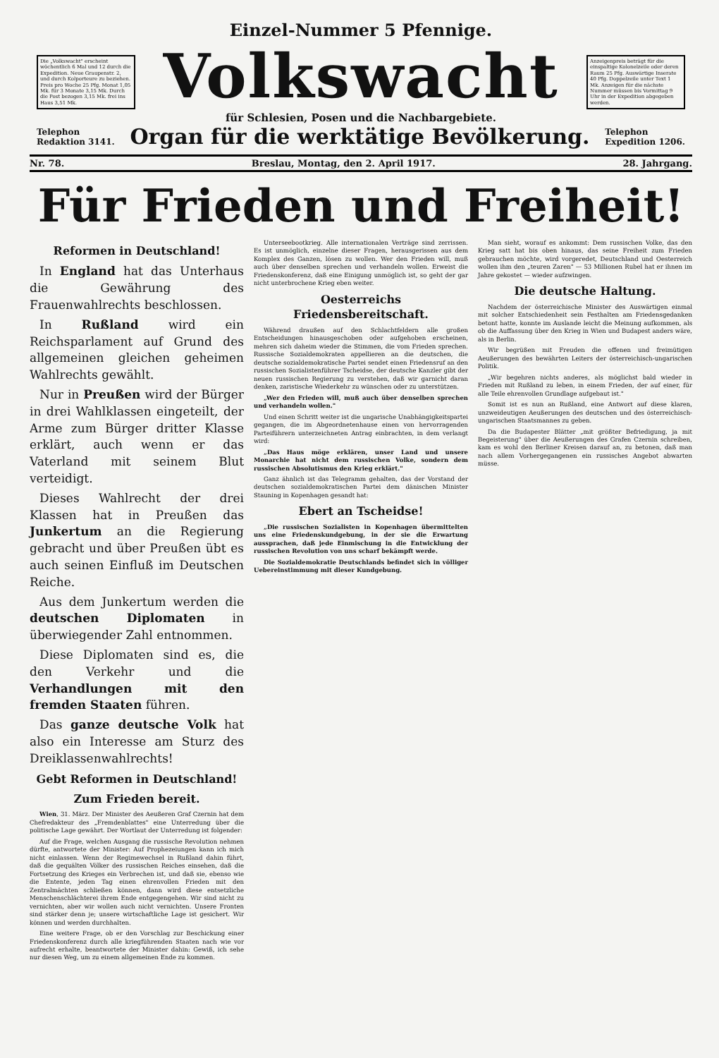Einzel-Nummer 5 Pfennige.
Die „Volkswacht" erscheint wöchentlich 6 Mal und 12 durch die Expedition. Neue Graupenstr. 2, und durch Kolporteure zu beziehen. Preis pro Woche 25 Pfg. Monat 1,05 Mk. für 3 Monate 3,15 Mk. Durch die Post bezogen 3,15 Mk. frei ins Haus 3,51 Mk.
Volkswacht
für Schlesien, Posen und die Nachbargebiete.
Anzeigenpreis beträgt für die einspaltige Kolonelzeile oder deren Raum 25 Pfg. Auswärtige Inserate 40 Pfg. Doppelzeile unter Text 1 Mk. Anzeigen für die nächste Nummer müssen bis Vormittag 9 Uhr in der Expedition abgegeben werden.
Telephon
Redaktion 3141. Organ für die werktätige Bevölkerung. Telephon
Expedition 1206.
Nr. 78. Breslau, Montag, den 2. April 1917. 28. Jahrgang.
Für Frieden und Freiheit!
Reformen in Deutschland!
In England hat das Unterhaus die Gewährung des Frauenwahlrechts beschlossen.
In Rußland wird ein Reichsparlament auf Grund des allgemeinen gleichen geheimen Wahlrechts gewählt.
Nur in Preußen wird der Bürger in drei Wahlklassen eingeteilt, der Arme zum Bürger dritter Klasse erklärt, auch wenn er das Vaterland mit seinem Blut verteidigt.
Dieses Wahlrecht der drei Klassen hat in Preußen das Junkertum an die Regierung gebracht und über Preußen übt es auch seinen Einfluß im Deutschen Reiche.
Aus dem Junkertum werden die deutschen Diplomaten in überwiegender Zahl entnommen.
Diese Diplomaten sind es, die den Verkehr und die Verhandlungen mit den fremden Staaten führen.
Das ganze deutsche Volk hat also ein Interesse am Sturz des Dreiklassenwahlrechts!
Gebt Reformen in Deutschland!
Zum Frieden bereit.
Wien, 31. März. Der Minister des Aeußeren Graf Czernin hat dem Chefredakteur des „Fremdenblattes" eine Unterredung über die politische Lage gewährt. Der Wortlaut der Unterredung ist folgender:
Auf die Frage, welchen Ausgang die russische Revolution nehmen dürfte, antwortete der Minister: Auf Prophezeiungen kann ich mich nicht einlassen. Wenn der Regimewechsel in Rußland dahin führt, daß die gequälten Völker des russischen Reiches einsehen, daß die Fortsetzung des Krieges ein Verbrechen ist, und daß sie, ebenso wie die Entente, jeden Tag einen ehrenvollen Frieden mit den Zentralmächten schließen können, dann wird diese entsetzliche Menschenschlächterei ihrem Ende entgegengehen. Wir sind nicht zu vernichten, aber wir wollen auch nicht vernichten. Unsere Fronten sind stärker denn je; unsere wirtschaftliche Lage ist gesichert. Wir können und werden durchhalten.
Eine weitere Frage, ob er den Vorschlag zur Beschickung einer Friedenskonferenz durch alle kriegführenden Staaten nach wie vor aufrecht erhalte, beantwortete der Minister dahin: Gewiß, ich sehe nur diesen Weg, um zu einem allgemeinen Ende zu kommen.
Unterseebootkrieg. Alle internationalen Verträge sind zerrissen. Es ist unmöglich, einzelne dieser Fragen, herausgerissen aus dem Komplex des Ganzen, lösen zu wollen. Wer den Frieden will, muß auch über denselben sprechen und verhandeln wollen. Erweist die Friedenskonferenz, daß eine Einigung unmöglich ist, so geht der gar nicht unterbrochene Krieg eben weiter.
Oesterreichs Friedensbereitschaft.
Während draußen auf den Schlachtfeldern alle großen Entscheidungen hinausgeschoben oder aufgehoben erscheinen, mehren sich daheim wieder die Stimmen, die vom Frieden sprechen. Russische Sozialdemokraten appellieren an die deutschen, die deutsche sozialdemokratische Partei sendet einen Friedensruf an den russischen Sozialistenführer Tscheidse, der deutsche Kanzler gibt der neuen russischen Regierung zu verstehen, daß wir garnicht daran denken, zaristische Wiederkehr zu wünschen oder zu unterstützen.
„Wer den Frieden will, muß auch über denselben sprechen und verhandeln wollen."
Und einen Schritt weiter ist die ungarische Unabhängigkeitspartei gegangen, die im Abgeordnetenhause einen von hervorragenden Parteiführern unterzeichneten Antrag einbrachten, in dem verlangt wird:
„Das Haus möge erklären, unser Land und unsere Monarchie hat nicht dem russischen Volke, sondern dem russischen Absolutismus den Krieg erklärt."
Ganz ähnlich ist das Telegramm gehalten, das der Vorstand der deutschen sozialdemokratischen Partei dem dänischen Minister Stauning in Kopenhagen gesandt hat:
Ebert an Tscheidse!
„Die russischen Sozialisten in Kopenhagen übermittelten uns eine Friedenskundgebung, in der sie die Erwartung aussprachen, daß jede Einmischung in die Entwicklung der russischen Revolution von uns scharf bekämpft werde.
Die Sozialdemokratie Deutschlands befindet sich in völliger Uebereinstimmung mit dieser Kundgebung.
Man sieht, worauf es ankommt: Dem russischen Volke, das den Krieg satt hat bis oben hinaus, das seine Freiheit zum Frieden gebrauchen möchte, wird vorgeredet, Deutschland und Oesterreich wollen ihm den „teuren Zaren" — 53 Millionen Rubel hat er ihnen im Jahre gekostet — wieder aufzwingen.
Die deutsche Haltung.
Nachdem der österreichische Minister des Auswärtigen einmal mit solcher Entschiedenheit sein Festhalten am Friedensgedanken betont hatte, konnte im Auslande leicht die Meinung aufkommen, als ob die Auffassung über den Krieg in Wien und Budapest anders wäre, als in Berlin.
Wir begrüßen mit Freuden die offenen und freimütigen Aeußerungen des bewährten Leiters der österreichisch-ungarischen Politik.
„Wir begehren nichts anderes, als möglichst bald wieder in Frieden mit Rußland zu leben, in einem Frieden, der auf einer, für alle Teile ehrenvollen Grundlage aufgebaut ist."
Somit ist es nun an Rußland, eine Antwort auf diese klaren, unzweideutigen Aeußerungen des deutschen und des österreichisch-ungarischen Staatsmannes zu geben.
Da die Budapester Blätter „mit größter Befriedigung, ja mit Begeisterung" über die Aeußerungen des Grafen Czernin schreiben, kam es wohl den Berliner Kreisen darauf an, zu betonen, daß man nach allem Vorhergegangenen ein russisches Angebot abwarten müsse.